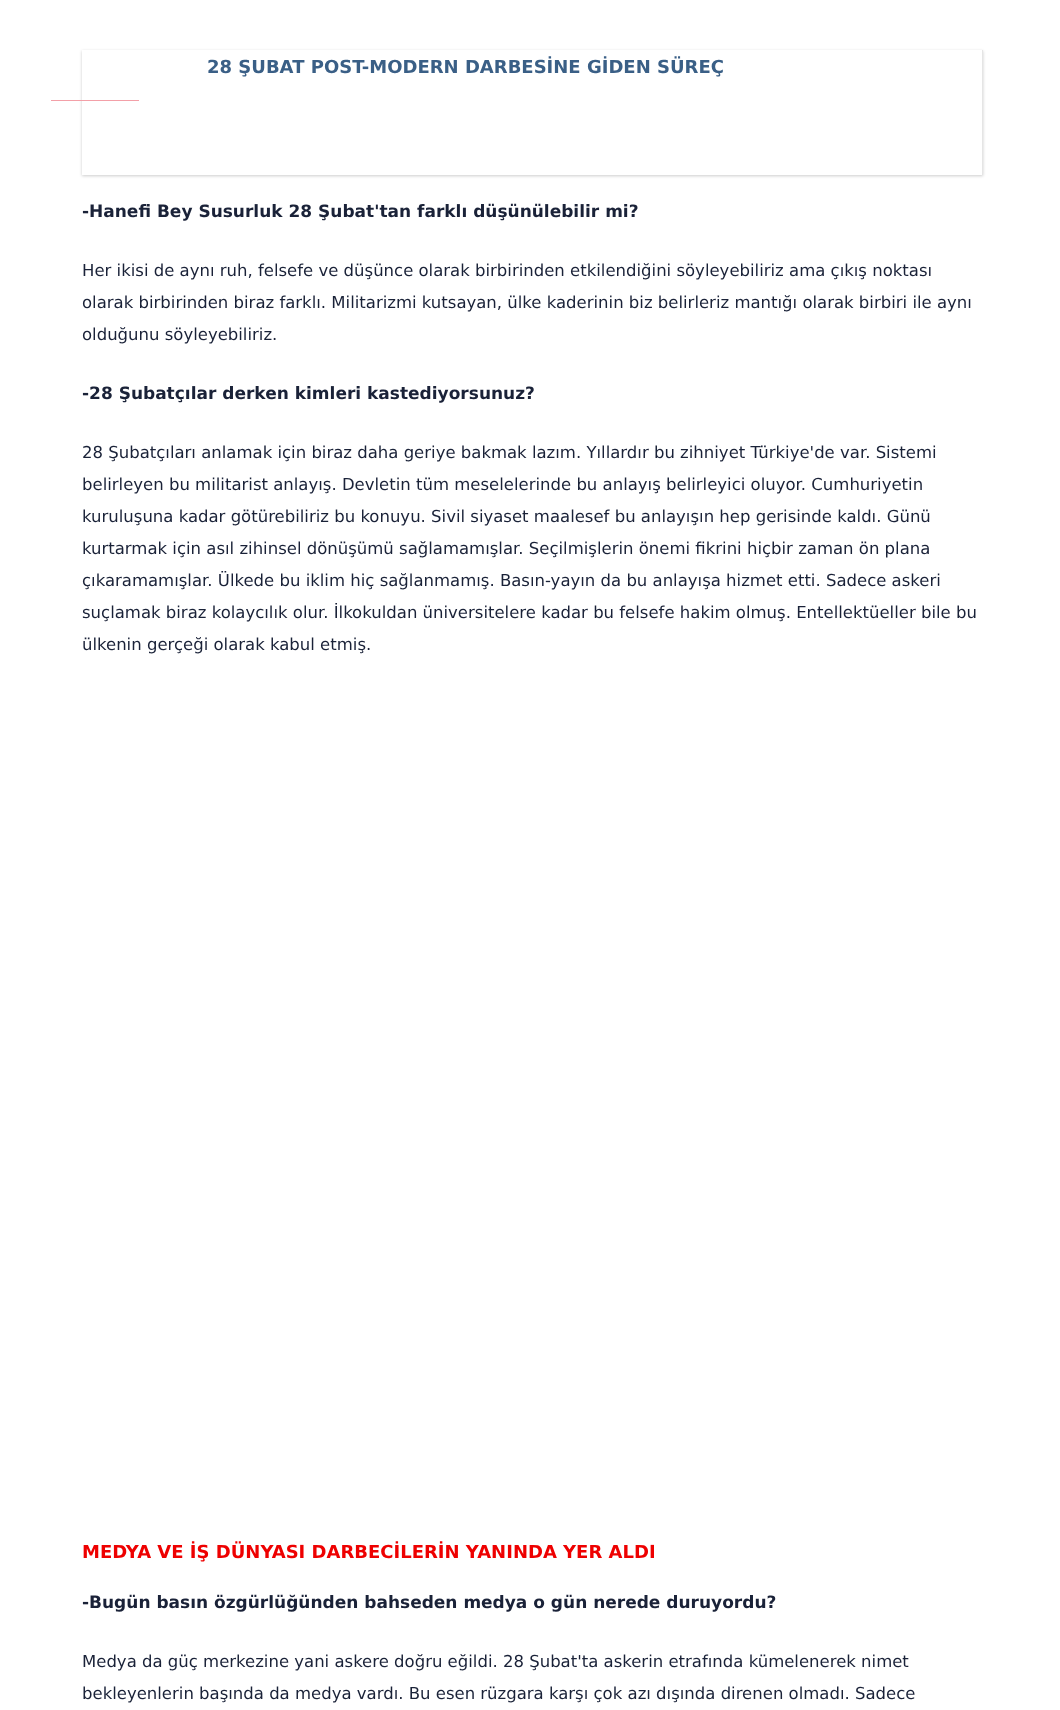28 ŞUBAT POST-MODERN DARBESİNE GİDEN SÜREÇ
-Hanefi Bey Susurluk 28 Şubat'tan farklı düşünülebilir mi?
Her ikisi de aynı ruh, felsefe ve düşünce olarak birbirinden etkilendiğini söyleyebiliriz ama çıkış noktası olarak birbirinden biraz farklı. Militarizmi kutsayan, ülke kaderinin biz belirleriz mantığı olarak birbiri ile aynı olduğunu söyleyebiliriz.
-28 Şubatçılar derken kimleri kastediyorsunuz?
28 Şubatçıları anlamak için biraz daha geriye bakmak lazım. Yıllardır bu zihniyet Türkiye'de var. Sistemi belirleyen bu militarist anlayış. Devletin tüm meselelerinde bu anlayış belirleyici oluyor. Cumhuriyetin kuruluşuna kadar götürebiliriz bu konuyu. Sivil siyaset maalesef bu anlayışın hep gerisinde kaldı. Günü kurtarmak için asıl zihinsel dönüşümü sağlamamışlar. Seçilmişlerin önemi fikrini hiçbir zaman ön plana çıkaramamışlar. Ülkede bu iklim hiç sağlanmamış. Basın-yayın da bu anlayışa hizmet etti. Sadece askeri suçlamak biraz kolaycılık olur. İlkokuldan üniversitelere kadar bu felsefe hakim olmuş. Entellektüeller bile bu ülkenin gerçeği olarak kabul etmiş.
MEDYA VE İŞ DÜNYASI DARBECİLERİN YANINDA YER ALDI
-Bugün basın özgürlüğünden bahseden medya o gün nerede duruyordu?
Medya da güç merkezine yani askere doğru eğildi. 28 Şubat'ta askerin etrafında kümelenerek nimet bekleyenlerin başında da medya vardı. Bu esen rüzgara karşı çok azı dışında direnen olmadı. Sadece